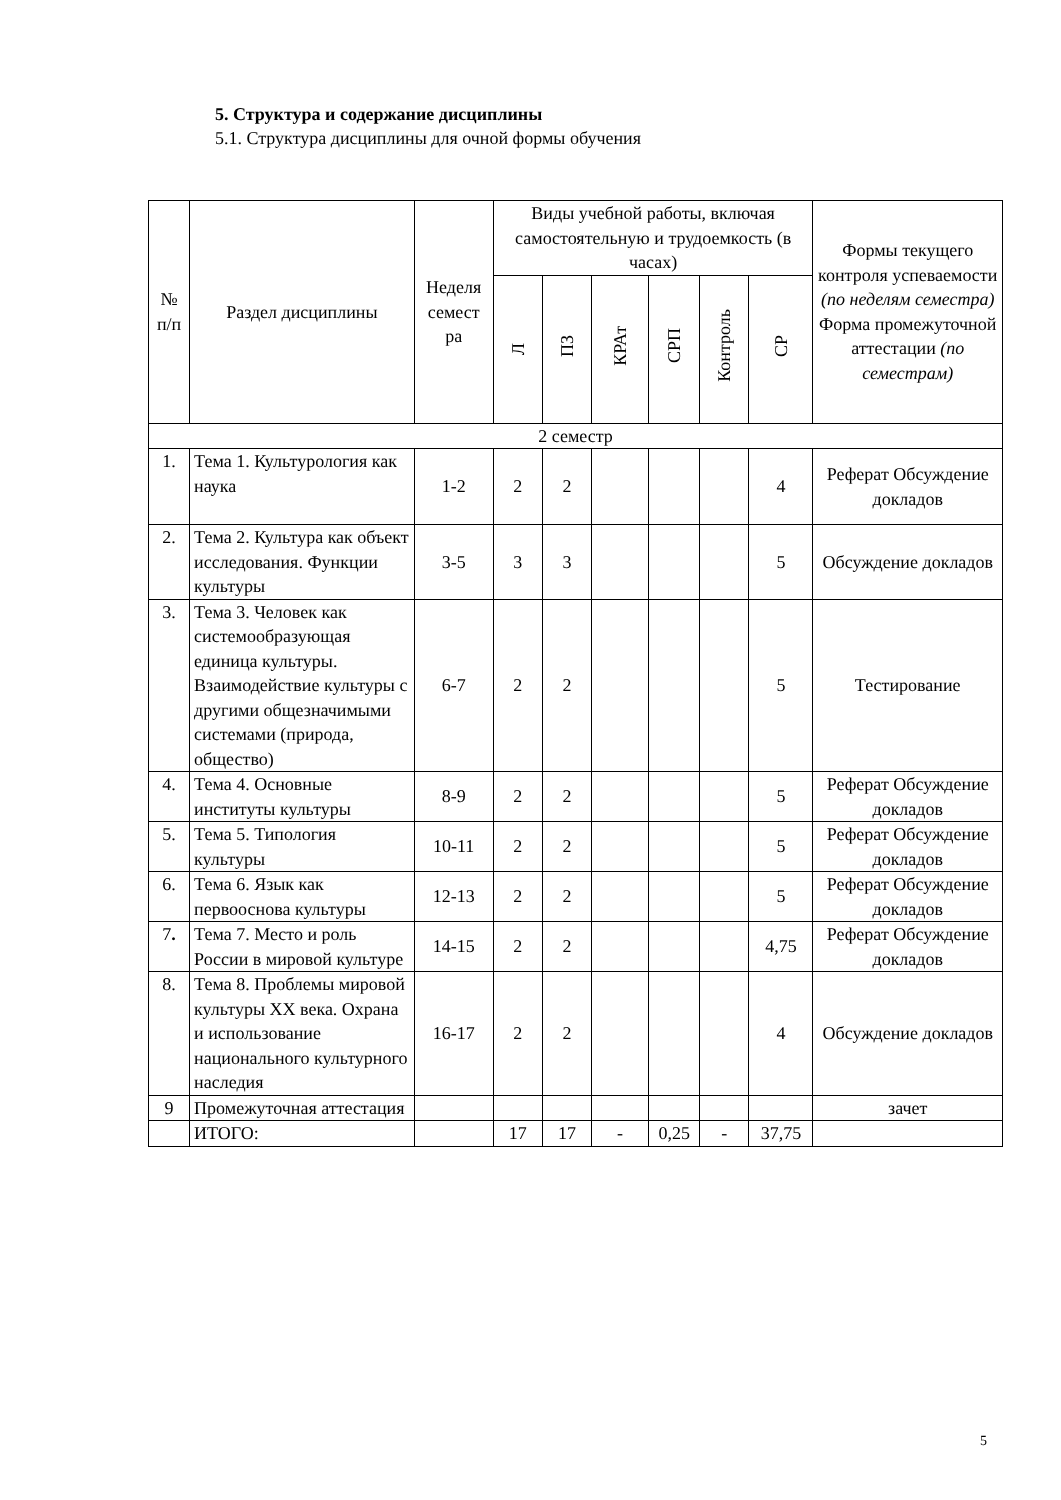5. Структура и содержание дисциплины
5.1. Структура дисциплины для очной формы обучения
| № п/п | Раздел дисциплины | Неделя семест ра | Виды учебной работы, включая самостоятельную и трудоемкость (в часах) | | | | | | Формы текущего контроля успеваемости (по неделям семестра) Форма промежуточной аттестации (по семестрам) |
| --- | --- | --- | --- | --- | --- | --- | --- | --- | --- |
| | | | Л | ПЗ | КРАт | СРП | Контроль | СР | |
| 2 семестр | | | | | | | | | |
| 1. | Тема 1. Культурология как наука | 1-2 | 2 | 2 | | | | 4 | Реферат Обсуждение докладов |
| 2. | Тема 2. Культура как объект исследования. Функции культуры | 3-5 | 3 | 3 | | | | 5 | Обсуждение докладов |
| 3. | Тема 3. Человек как системообразующая единица культуры. Взаимодействие культуры с другими общезначимыми системами (природа, общество) | 6-7 | 2 | 2 | | | | 5 | Тестирование |
| 4. | Тема 4. Основные институты культуры | 8-9 | 2 | 2 | | | | 5 | Реферат Обсуждение докладов |
| 5. | Тема 5. Типология культуры | 10-11 | 2 | 2 | | | | 5 | Реферат Обсуждение докладов |
| 6. | Тема 6. Язык как первооснова культуры | 12-13 | 2 | 2 | | | | 5 | Реферат Обсуждение докладов |
| 7 . | Тема 7. Место и роль России в мировой культуре | 14-15 | 2 | 2 | | | | 4,75 | Реферат Обсуждение докладов |
| 8. | Тема 8. Проблемы мировой культуры XX века. Охрана и использование национального культурного наследия | 16-17 | 2 | 2 | | | | 4 | Обсуждение докладов |
| 9 | Промежуточная аттестация | | | | | | | | зачет |
| | ИТОГО: | | 17 | 17 | - | 0,25 | - | 37,75 | |
5